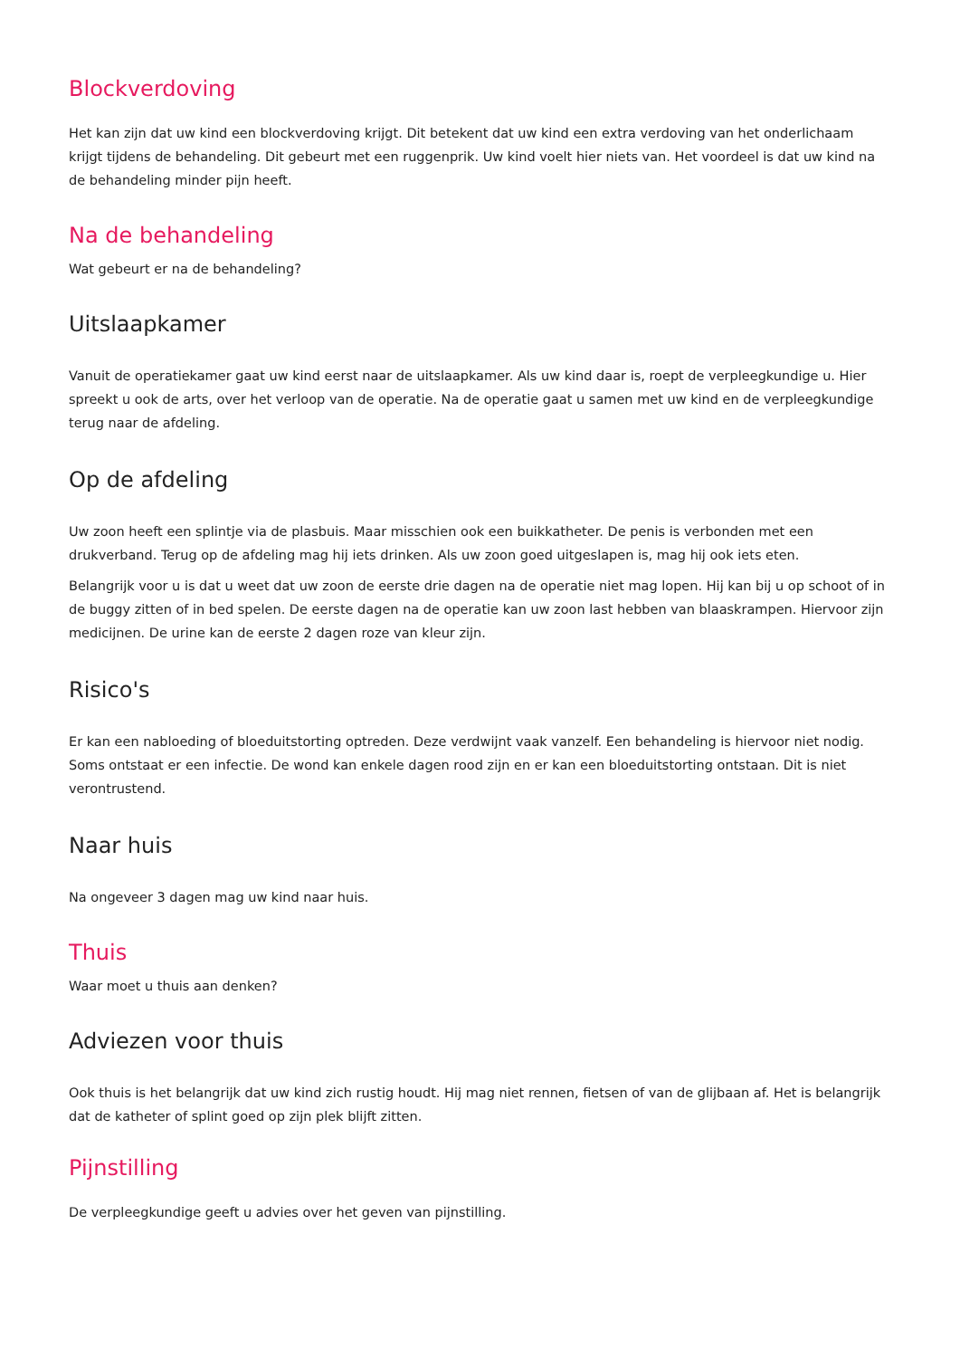Blockverdoving
Het kan zijn dat uw kind een blockverdoving krijgt. Dit betekent dat uw kind een extra verdoving van het onderlichaam krijgt tijdens de behandeling. Dit gebeurt met een ruggenprik. Uw kind voelt hier niets van. Het voordeel is dat uw kind na de behandeling minder pijn heeft.
Na de behandeling
Wat gebeurt er na de behandeling?
Uitslaapkamer
Vanuit de operatiekamer gaat uw kind eerst naar de uitslaapkamer. Als uw kind daar is, roept de verpleegkundige u. Hier spreekt u ook de arts, over het verloop van de operatie. Na de operatie gaat u samen met uw kind en de verpleegkundige terug naar de afdeling.
Op de afdeling
Uw zoon heeft een splintje via de plasbuis. Maar misschien ook een buikkatheter. De penis is verbonden met een drukverband. Terug op de afdeling mag hij iets drinken. Als uw zoon goed uitgeslapen is, mag hij ook iets eten.
Belangrijk voor u is dat u weet dat uw zoon de eerste drie dagen na de operatie niet mag lopen. Hij kan bij u op schoot of in de buggy zitten of in bed spelen. De eerste dagen na de operatie kan uw zoon last hebben van blaaskrampen. Hiervoor zijn medicijnen. De urine kan de eerste 2 dagen roze van kleur zijn.
Risico's
Er kan een nabloeding of bloeduitstorting optreden. Deze verdwijnt vaak vanzelf. Een behandeling is hiervoor niet nodig. Soms ontstaat er een infectie. De wond kan enkele dagen rood zijn en er kan een bloeduitstorting ontstaan. Dit is niet verontrustend.
Naar huis
Na ongeveer 3 dagen mag uw kind naar huis.
Thuis
Waar moet u thuis aan denken?
Adviezen voor thuis
Ook thuis is het belangrijk dat uw kind zich rustig houdt. Hij mag niet rennen, fietsen of van de glijbaan af. Het is belangrijk dat de katheter of splint goed op zijn plek blijft zitten.
Pijnstilling
De verpleegkundige geeft u advies over het geven van pijnstilling.